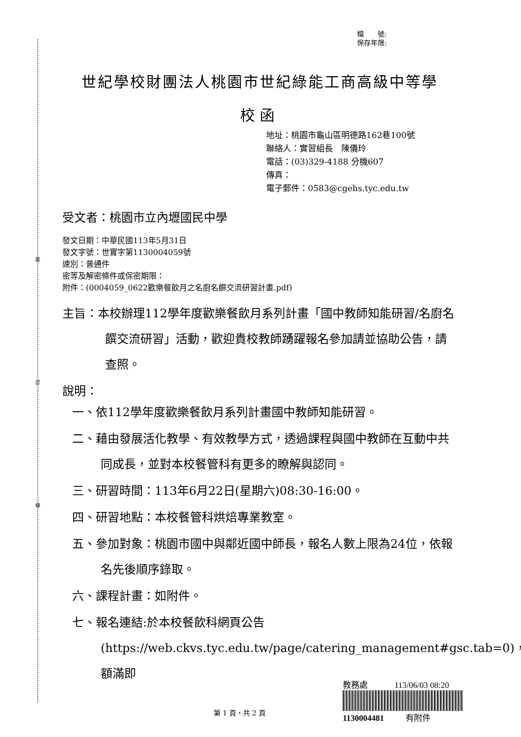裝
訂
線
檔　　號:
保存年限:
世紀學校財團法人桃園市世紀綠能工商高級中等學
校函
地址：桃園市龜山區明德路162巷100號
聯絡人：實習組長　陳儀玲
電話：(03)329-4188 分機607
傳真：
電子郵件：0583@cgehs.tyc.edu.tw
受文者：桃園市立內壢國民中學
發文日期：中華民國113年5月31日
發文字號：世實字第1130004059號
速別：普通件
密等及解密條件或保密期限：
附件：(0004059_0622歡樂餐飲月之名廚名饌交流研習計畫.pdf)
主旨：本校辦理112學年度歡樂餐飲月系列計畫「國中教師知能研習/名廚名饌交流研習」活動，歡迎貴校教師踴躍報名參加請並協助公告，請查照。
說明：
一、依112學年度歡樂餐飲月系列計畫國中教師知能研習。
二、藉由發展活化教學、有效教學方式，透過課程與國中教師在互動中共同成長，並對本校餐管科有更多的瞭解與認同。
三、研習時間：113年6月22日(星期六)08:30-16:00。
四、研習地點：本校餐管科烘焙專業教室。
五、參加對象：桃園市國中與鄰近國中師長，報名人數上限為24位，依報名先後順序錄取。
六、課程計畫：如附件。
七、報名連結:於本校餐飲科網頁公告(https://web.ckvs.tyc.edu.tw/page/catering_management#gsc.tab=0)，額滿即
第 1 頁，共 2 頁
教務處 113/06/03 08:20
1130004481 有附件